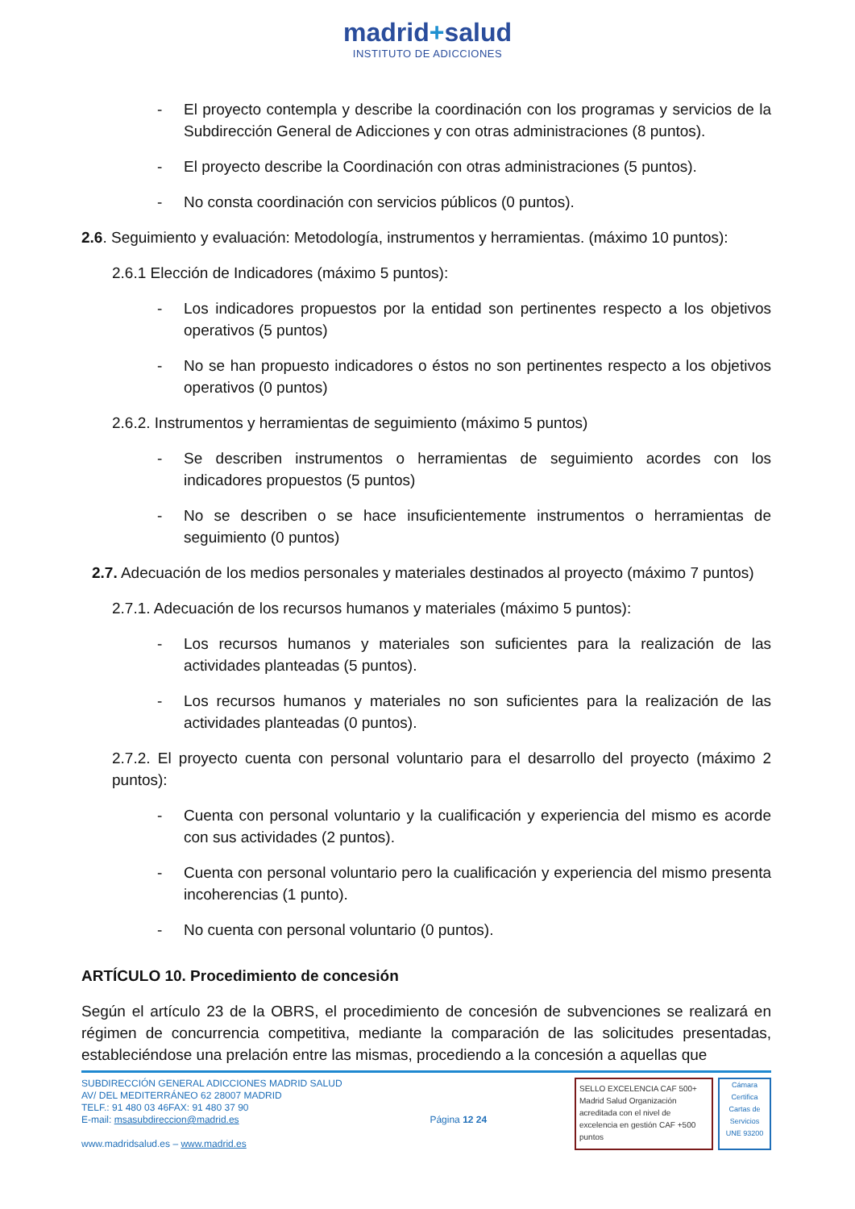madrid+salud
INSTITUTO DE ADICCIONES
- El proyecto contempla y describe la coordinación con los programas y servicios de la Subdirección General de Adicciones y con otras administraciones (8 puntos).
- El proyecto describe la Coordinación con otras administraciones (5 puntos).
- No consta coordinación con servicios públicos (0 puntos).
2.6. Seguimiento y evaluación: Metodología, instrumentos y herramientas. (máximo 10 puntos):
2.6.1 Elección de Indicadores (máximo 5 puntos):
- Los indicadores propuestos por la entidad son pertinentes respecto a los objetivos operativos (5 puntos)
- No se han propuesto indicadores o éstos no son pertinentes respecto a los objetivos operativos (0 puntos)
2.6.2. Instrumentos y herramientas de seguimiento (máximo 5 puntos)
- Se describen instrumentos o herramientas de seguimiento acordes con los indicadores propuestos (5 puntos)
- No se describen o se hace insuficientemente instrumentos o herramientas de seguimiento (0 puntos)
2.7. Adecuación de los medios personales y materiales destinados al proyecto (máximo 7 puntos)
2.7.1. Adecuación de los recursos humanos y materiales (máximo 5 puntos):
- Los recursos humanos y materiales son suficientes para la realización de las actividades planteadas (5 puntos).
- Los recursos humanos y materiales no son suficientes para la realización de las actividades planteadas (0 puntos).
2.7.2. El proyecto cuenta con personal voluntario para el desarrollo del proyecto (máximo 2 puntos):
- Cuenta con personal voluntario y la cualificación y experiencia del mismo es acorde con sus actividades (2 puntos).
- Cuenta con personal voluntario pero la cualificación y experiencia del mismo presenta incoherencias (1 punto).
- No cuenta con personal voluntario (0 puntos).
ARTÍCULO 10. Procedimiento de concesión
Según el artículo 23 de la OBRS, el procedimiento de concesión de subvenciones se realizará en régimen de concurrencia competitiva, mediante la comparación de las solicitudes presentadas, estableciéndose una prelación entre las mismas, procediendo a la concesión a aquellas que
SUBDIRECCIÓN GENERAL ADICCIONES MADRID SALUD
AV/ DEL MEDITERRÁNEO 62 28007 MADRID
TELF.: 91 480 03 46FAX: 91 480 37 90
E-mail: msasubdireccion@madrid.es
www.madridsalud.es – www.madrid.es
Página 12 24
SELLO EXCELENCIA CAF 500+ Madrid Salud Organización acreditada con el nivel de excelencia en gestión CAF +500 puntos
Cámara Certifica
Cartas de Servicios
UNE 93200